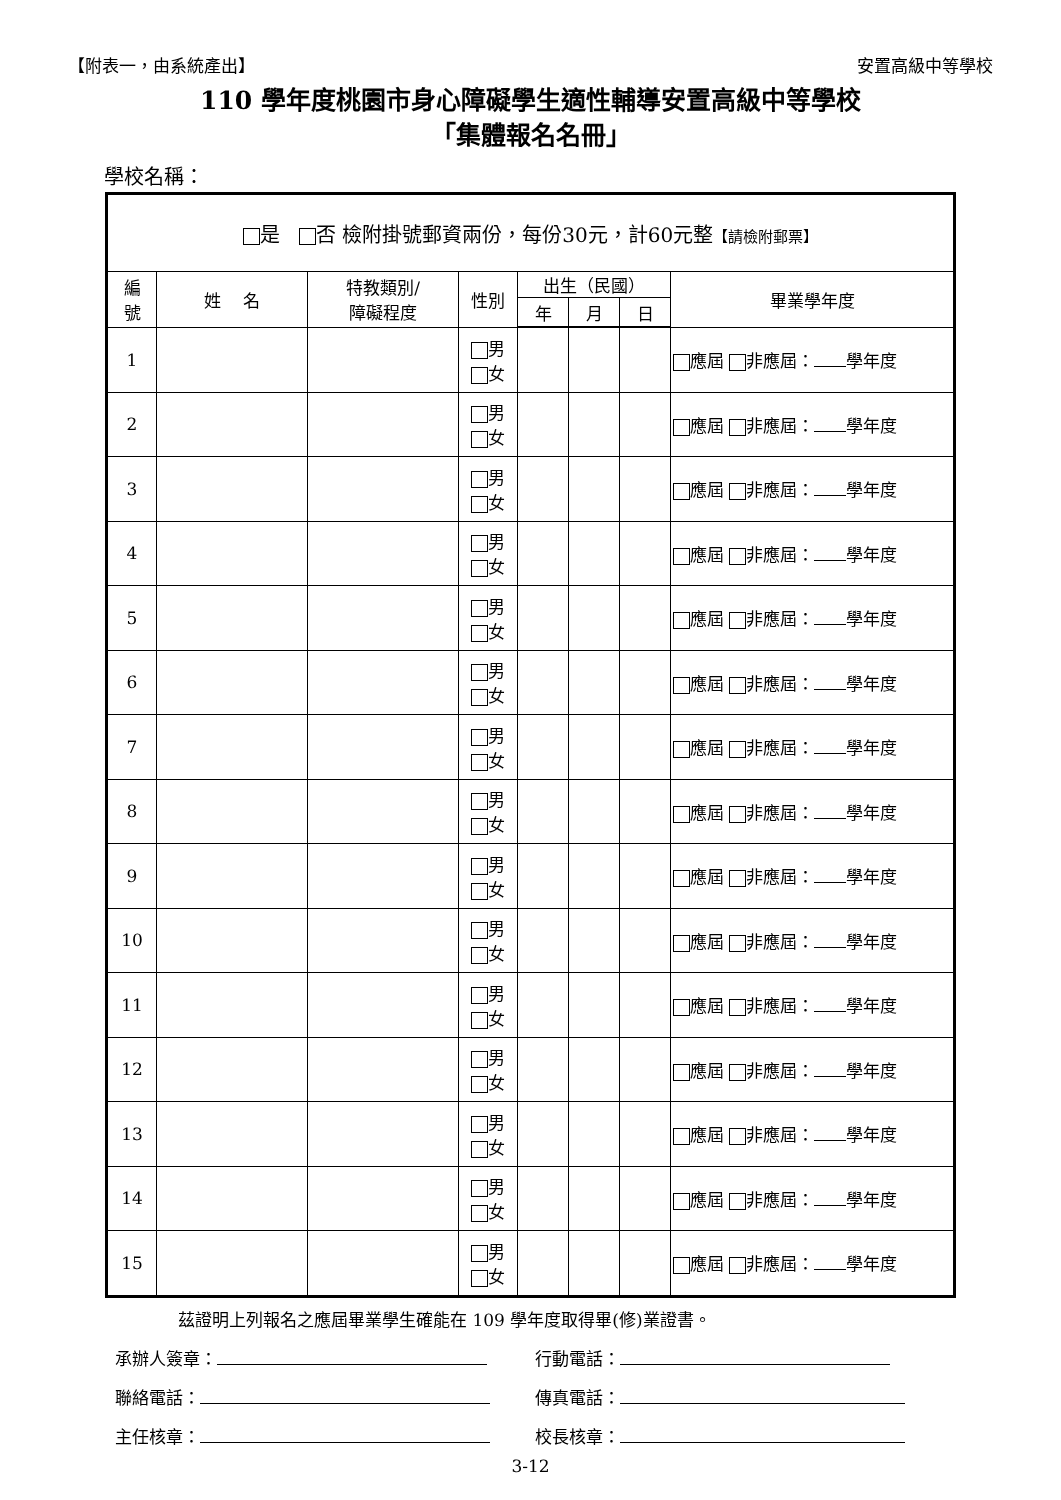【附表一，由系統產出】 安置高級中等學校
110 學年度桃園市身心障礙學生適性輔導安置高級中等學校
「集體報名名冊」
學校名稱：
| 是 否 檢附掛號郵資兩份，每份30元，計60元整 【請檢附郵票】 | | | | | | | |
| 編 號 | 姓 名 | 特教類別/ 障礙程度 | 性別 | 出生（民國） | | | 畢業學年度 |
| | | | | 年 | 月 | 日 | |
| 1 | | | 男 女 | | | | 應屆 非應屆： 學年度 |
| 2 | | | 男 女 | | | | 應屆 非應屆： 學年度 |
| 3 | | | 男 女 | | | | 應屆 非應屆： 學年度 |
| 4 | | | 男 女 | | | | 應屆 非應屆： 學年度 |
| 5 | | | 男 女 | | | | 應屆 非應屆： 學年度 |
| 6 | | | 男 女 | | | | 應屆 非應屆： 學年度 |
| 7 | | | 男 女 | | | | 應屆 非應屆： 學年度 |
| 8 | | | 男 女 | | | | 應屆 非應屆： 學年度 |
| 9 | | | 男 女 | | | | 應屆 非應屆： 學年度 |
| 10 | | | 男 女 | | | | 應屆 非應屆： 學年度 |
| 11 | | | 男 女 | | | | 應屆 非應屆： 學年度 |
| 12 | | | 男 女 | | | | 應屆 非應屆： 學年度 |
| 13 | | | 男 女 | | | | 應屆 非應屆： 學年度 |
| 14 | | | 男 女 | | | | 應屆 非應屆： 學年度 |
| 15 | | | 男 女 | | | | 應屆 非應屆： 學年度 |
茲證明上列報名之應屆畢業學生確能在 109 學年度取得畢(修)業證書。
承辦人簽章： 行動電話：
聯絡電話： 傳真電話：
主任核章： 校長核章：
3-12